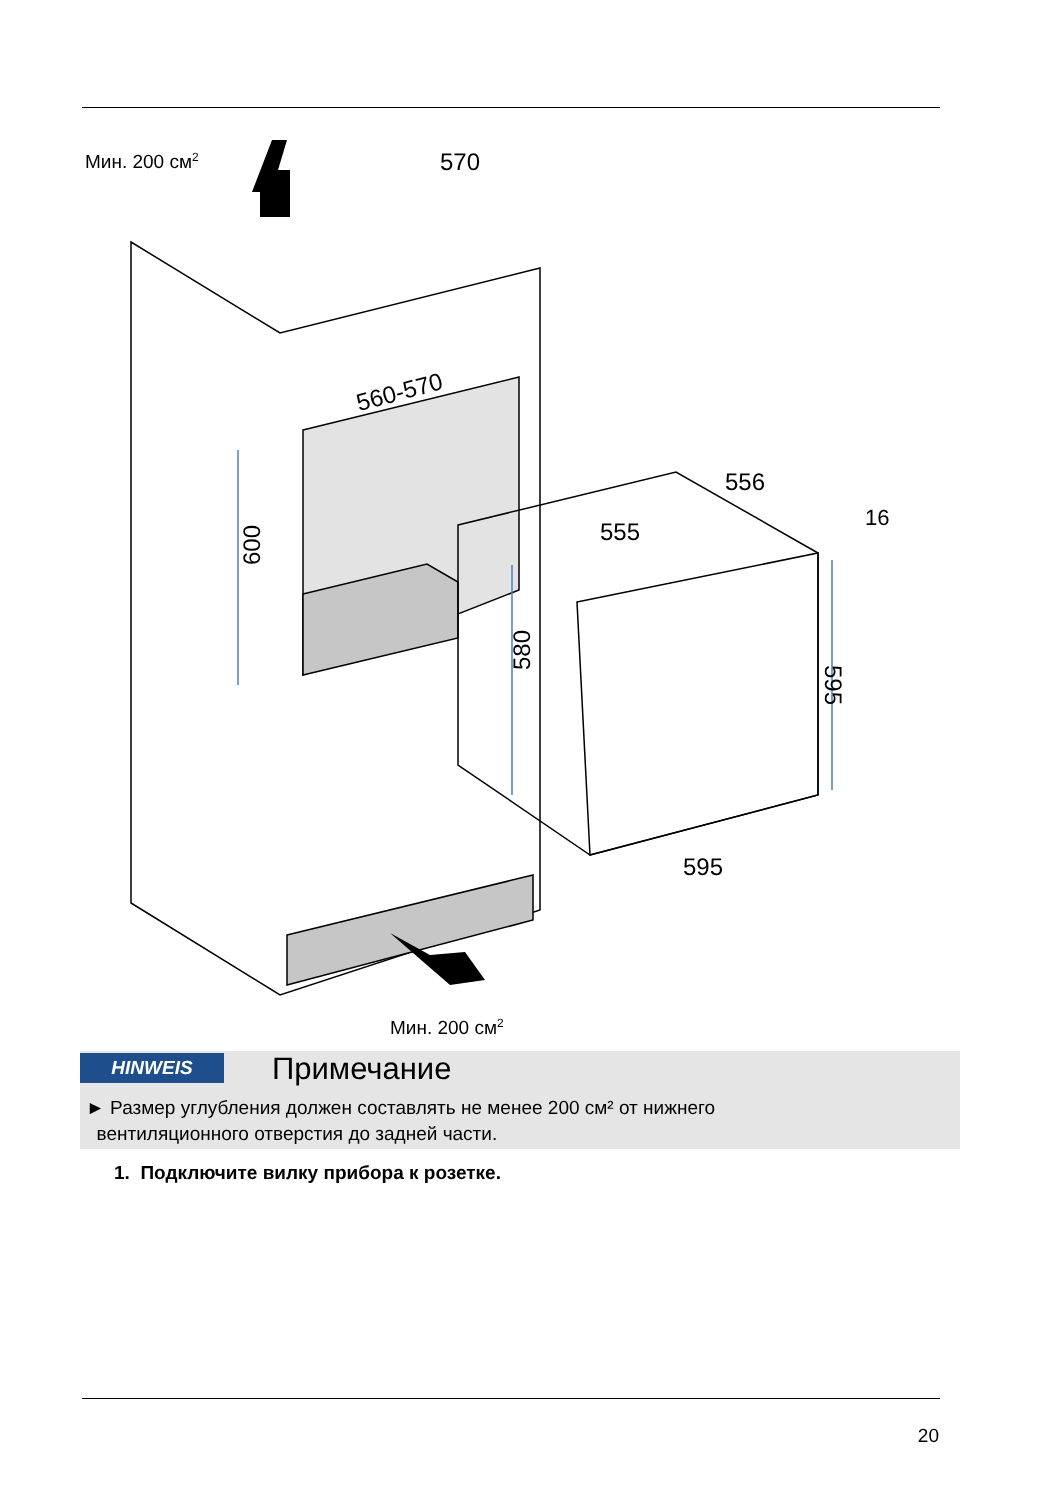Мин. 200 см<sup>2</sup>
560-570
600
555
570
556
16
580
595
595
Мин. 200 см<sup>2</sup>
HINWEIS Примечание
► Размер углубления должен составлять не менее 200 см² от нижнего
вентиляционного отверстия до задней части.
1. Подключите вилку прибора к розетке.
20